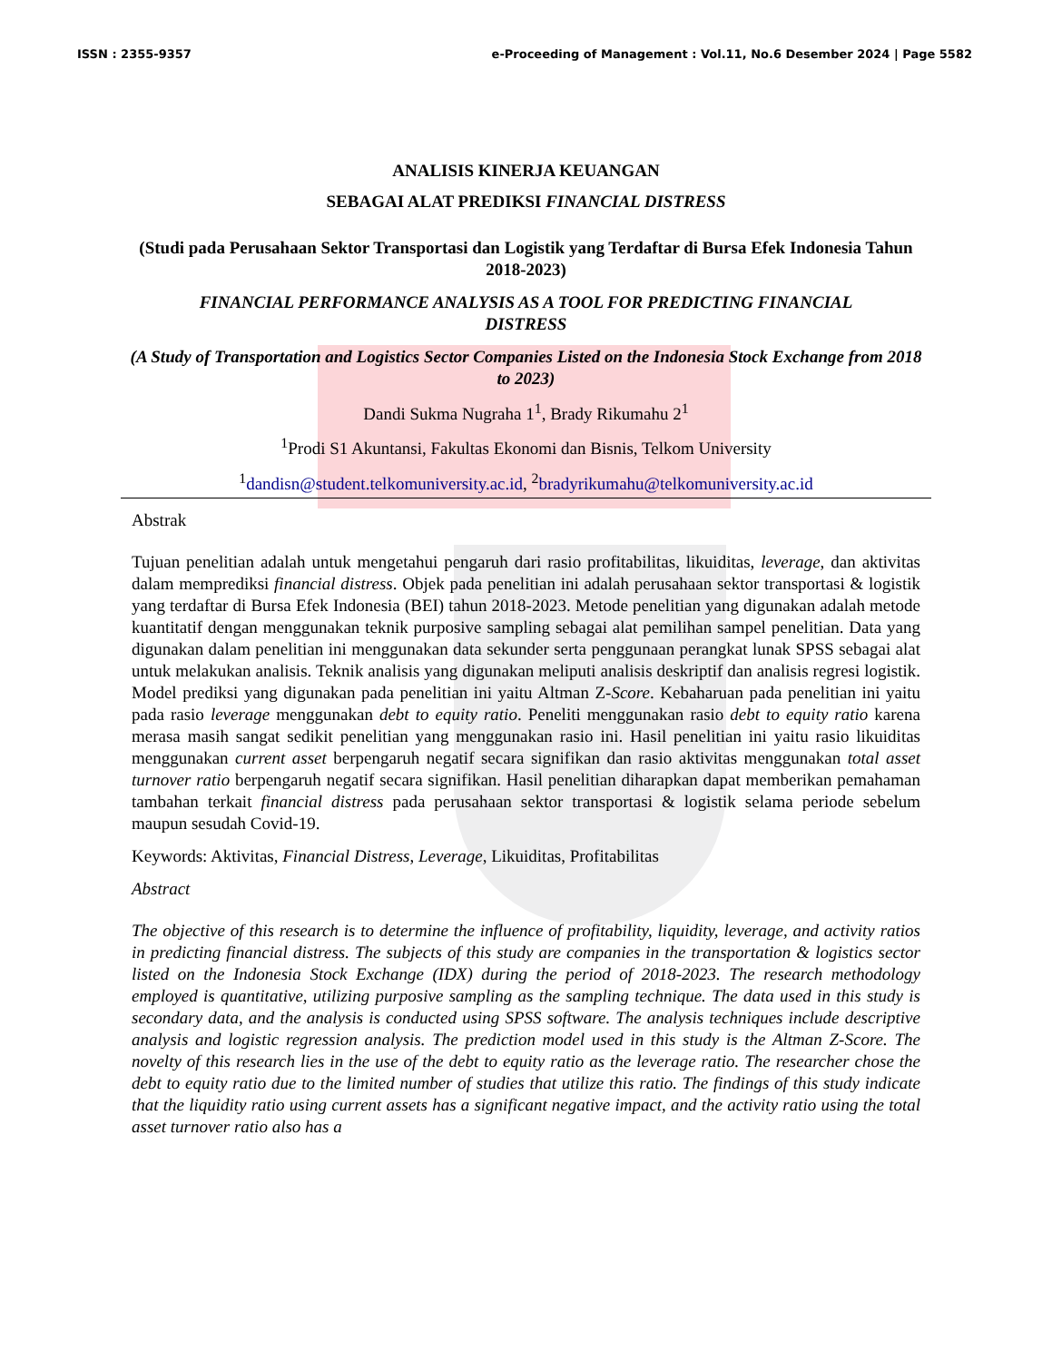ISSN : 2355-9357 e-Proceeding of Management : Vol.11, No.6 Desember 2024 | Page 5582
ANALISIS KINERJA KEUANGAN
SEBAGAI ALAT PREDIKSI FINANCIAL DISTRESS
(Studi pada Perusahaan Sektor Transportasi dan Logistik yang Terdaftar di Bursa Efek Indonesia Tahun 2018-2023)
FINANCIAL PERFORMANCE ANALYSIS AS A TOOL FOR PREDICTING FINANCIAL DISTRESS
(A Study of Transportation and Logistics Sector Companies Listed on the Indonesia Stock Exchange from 2018 to 2023)
Dandi Sukma Nugraha 1<sup>1</sup>, Brady Rikumahu 2<sup>1</sup>
<sup>1</sup> Prodi S1 Akuntansi, Fakultas Ekonomi dan Bisnis, Telkom University
<sup>1</sup> dandisn@student.telkomuniversity.ac.id, <sup>2</sup>bradyrikumahu@telkomuniversity.ac.id
Abstrak
Tujuan penelitian adalah untuk mengetahui pengaruh dari rasio profitabilitas, likuiditas, leverage, dan aktivitas dalam memprediksi financial distress. Objek pada penelitian ini adalah perusahaan sektor transportasi & logistik yang terdaftar di Bursa Efek Indonesia (BEI) tahun 2018-2023. Metode penelitian yang digunakan adalah metode kuantitatif dengan menggunakan teknik purposive sampling sebagai alat pemilihan sampel penelitian. Data yang digunakan dalam penelitian ini menggunakan data sekunder serta penggunaan perangkat lunak SPSS sebagai alat untuk melakukan analisis. Teknik analisis yang digunakan meliputi analisis deskriptif dan analisis regresi logistik. Model prediksi yang digunakan pada penelitian ini yaitu Altman Z-Score. Kebaharuan pada penelitian ini yaitu pada rasio leverage menggunakan debt to equity ratio. Peneliti menggunakan rasio debt to equity ratio karena merasa masih sangat sedikit penelitian yang menggunakan rasio ini. Hasil penelitian ini yaitu rasio likuiditas menggunakan current asset berpengaruh negatif secara signifikan dan rasio aktivitas menggunakan total asset turnover ratio berpengaruh negatif secara signifikan. Hasil penelitian diharapkan dapat memberikan pemahaman tambahan terkait financial distress pada perusahaan sektor transportasi & logistik selama periode sebelum maupun sesudah Covid-19.
Keywords: Aktivitas, Financial Distress, Leverage, Likuiditas, Profitabilitas
Abstract
The objective of this research is to determine the influence of profitability, liquidity, leverage, and activity ratios in predicting financial distress. The subjects of this study are companies in the transportation & logistics sector listed on the Indonesia Stock Exchange (IDX) during the period of 2018-2023. The research methodology employed is quantitative, utilizing purposive sampling as the sampling technique. The data used in this study is secondary data, and the analysis is conducted using SPSS software. The analysis techniques include descriptive analysis and logistic regression analysis. The prediction model used in this study is the Altman Z-Score. The novelty of this research lies in the use of the debt to equity ratio as the leverage ratio. The researcher chose the debt to equity ratio due to the limited number of studies that utilize this ratio. The findings of this study indicate that the liquidity ratio using current assets has a significant negative impact, and the activity ratio using the total asset turnover ratio also has a